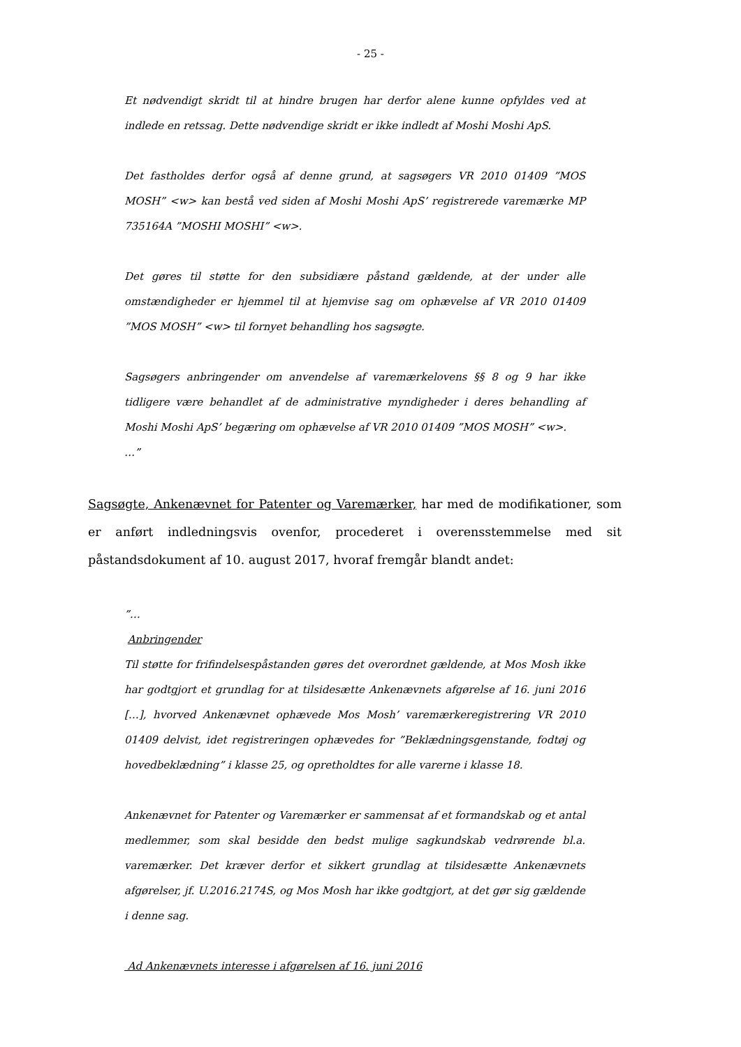- 25 -
Et nødvendigt skridt til at hindre brugen har derfor alene kunne opfyldes ved at indlede en retssag. Dette nødvendige skridt er ikke indledt af Moshi Moshi ApS.
Det fastholdes derfor også af denne grund, at sagsøgers VR 2010 01409 ”MOS MOSH” <w> kan bestå ved siden af Moshi Moshi ApS’ registrerede varemærke MP 735164A ”MOSHI MOSHI” <w>.
Det gøres til støtte for den subsidiære påstand gældende, at der under alle omstændigheder er hjemmel til at hjemvise sag om ophævelse af VR 2010 01409 ”MOS MOSH” <w> til fornyet behandling hos sagsøgte.
Sagsøgers anbringender om anvendelse af varemærkelovens §§ 8 og 9 har ikke tidligere være behandlet af de administrative myndigheder i deres behandling af Moshi Moshi ApS’ begæring om ophævelse af VR 2010 01409 ”MOS MOSH” <w>.
…”
Sagsøgte, Ankenævnet for Patenter og Varemærker, har med de modifikationer, som er anført indledningsvis ovenfor, procederet i overensstemmelse med sit påstandsdokument af 10. august 2017, hvoraf fremgår blandt andet:
”…
Anbringender
Til støtte for frifindelsespåstanden gøres det overordnet gældende, at Mos Mosh ikke har godtgjort et grundlag for at tilsidesætte Ankenævnets afgørelse af 16. juni 2016 […], hvorved Ankenævnet ophævede Mos Mosh’ varemærkeregistrering VR 2010 01409 delvist, idet registreringen ophævedes for ”Beklædningsgenstande, fodtøj og hovedbeklædning” i klasse 25, og opretholdtes for alle varerne i klasse 18.
Ankenævnet for Patenter og Varemærker er sammensat af et formandskab og et antal medlemmer, som skal besidde den bedst mulige sagkundskab vedrørende bl.a. varemærker. Det kræver derfor et sikkert grundlag at tilsidesætte Ankenævnets afgørelser, jf. U.2016.2174S, og Mos Mosh har ikke godtgjort, at det gør sig gældende i denne sag.
Ad Ankenævnets interesse i afgørelsen af 16. juni 2016